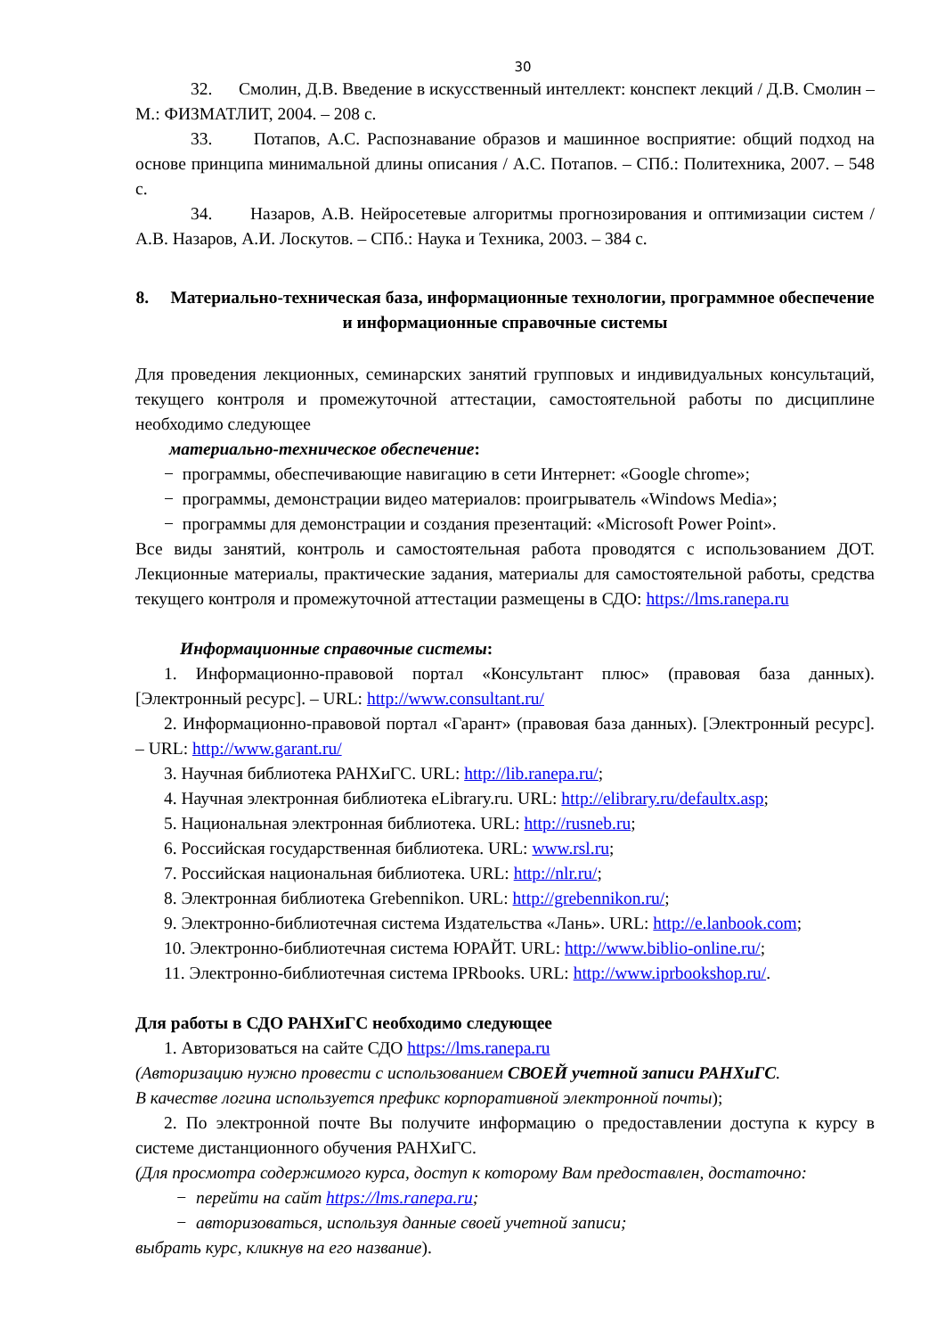30
32. Смолин, Д.В. Введение в искусственный интеллект: конспект лекций / Д.В. Смолин – М.: ФИЗМАТЛИТ, 2004. – 208 с.
33. Потапов, А.С. Распознавание образов и машинное восприятие: общий подход на основе принципа минимальной длины описания / А.С. Потапов. – СПб.: Политехника, 2007. – 548 с.
34. Назаров, А.В. Нейросетевые алгоритмы прогнозирования и оптимизации систем / А.В. Назаров, А.И. Лоскутов. – СПб.: Наука и Техника, 2003. – 384 с.
8. Материально-техническая база, информационные технологии, программное обеспечение и информационные справочные системы
Для проведения лекционных, семинарских занятий групповых и индивидуальных консультаций, текущего контроля и промежуточной аттестации, самостоятельной работы по дисциплине необходимо следующее
материально-техническое обеспечение:
− программы, обеспечивающие навигацию в сети Интернет: «Google chrome»;
− программы, демонстрации видео материалов: проигрыватель «Windows Media»;
− программы для демонстрации и создания презентаций: «Microsoft Power Point».
Все виды занятий, контроль и самостоятельная работа проводятся с использованием ДОТ. Лекционные материалы, практические задания, материалы для самостоятельной работы, средства текущего контроля и промежуточной аттестации размещены в СДО: https://lms.ranepa.ru
Информационные справочные системы:
1. Информационно-правовой портал «Консультант плюс» (правовая база данных). [Электронный ресурс]. – URL: http://www.consultant.ru/
2. Информационно-правовой портал «Гарант» (правовая база данных). [Электронный ресурс]. – URL: http://www.garant.ru/
3. Научная библиотека РАНХиГС. URL: http://lib.ranepa.ru/;
4. Научная электронная библиотека eLibrary.ru. URL: http://elibrary.ru/defaultx.asp;
5. Национальная электронная библиотека. URL: http://rusneb.ru;
6. Российская государственная библиотека. URL: www.rsl.ru;
7. Российская национальная библиотека. URL: http://nlr.ru/;
8. Электронная библиотека Grebennikon. URL: http://grebennikon.ru/;
9. Электронно-библиотечная система Издательства «Лань». URL: http://e.lanbook.com;
10. Электронно-библиотечная система ЮРАЙТ. URL: http://www.biblio-online.ru/;
11. Электронно-библиотечная система IPRbooks. URL: http://www.iprbookshop.ru/.
Для работы в СДО РАНХиГС необходимо следующее
1. Авторизоваться на сайте СДО https://lms.ranepa.ru
(Авторизацию нужно провести с использованием СВОЕЙ учетной записи РАНХиГС.
В качестве логина используется префикс корпоративной электронной почты);
2. По электронной почте Вы получите информацию о предоставлении доступа к курсу в системе дистанционного обучения РАНХиГС.
(Для просмотра содержимого курса, доступ к которому Вам предоставлен, достаточно:
− перейти на сайт https://lms.ranepa.ru;
− авторизоваться, используя данные своей учетной записи;
выбрать курс, кликнув на его название).